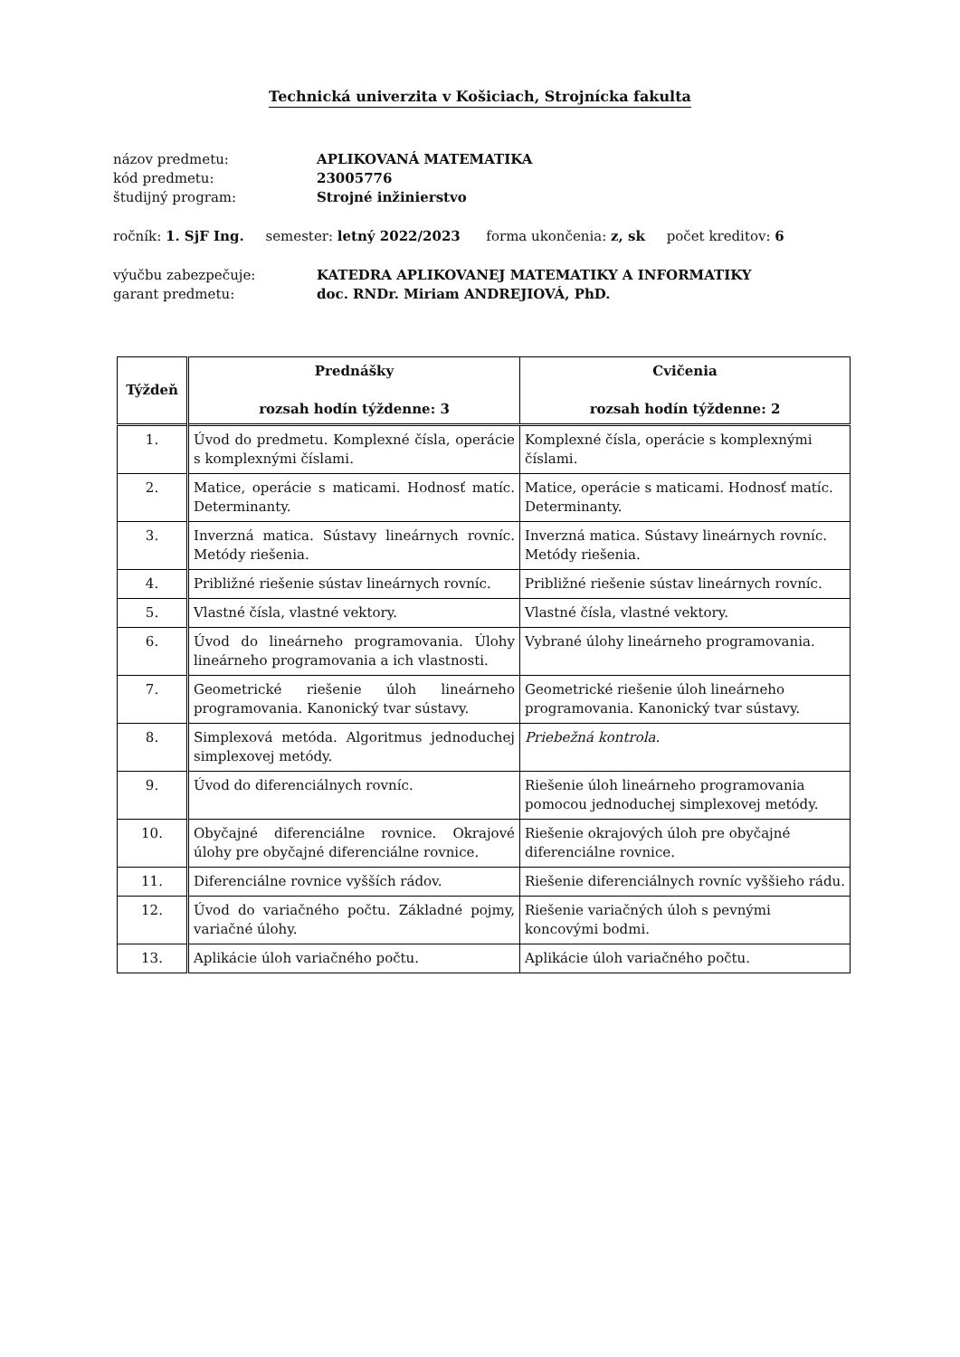Technická univerzita v Košiciach, Strojnícka fakulta
názov predmetu: APLIKOVANÁ MATEMATIKA
kód predmetu: 23005776
študijný program: Strojné inžinierstvo
ročník: 1. SjF Ing. semester: letný 2022/2023 forma ukončenia: z, sk počet kreditov: 6
výučbu zabezpečuje: KATEDRA APLIKOVANEJ MATEMATIKY A INFORMATIKY
garant predmetu: doc. RNDr. Miriam ANDREJIOVÁ, PhD.
| Týždeň | Prednášky rozsah hodín týždenne: 3 | Cvičenia rozsah hodín týždenne: 2 |
| --- | --- | --- |
| 1. | Úvod do predmetu. Komplexné čísla, operácie s komplexnými číslami. | Komplexné čísla, operácie s komplexnými číslami. |
| 2. | Matice, operácie s maticami. Hodnosť matíc. Determinanty. | Matice, operácie s maticami. Hodnosť matíc. Determinanty. |
| 3. | Inverzná matica. Sústavy lineárnych rovníc. Metódy riešenia. | Inverzná matica. Sústavy lineárnych rovníc. Metódy riešenia. |
| 4. | Približné riešenie sústav lineárnych rovníc. | Približné riešenie sústav lineárnych rovníc. |
| 5. | Vlastné čísla, vlastné vektory. | Vlastné čísla, vlastné vektory. |
| 6. | Úvod do lineárneho programovania. Úlohy lineárneho programovania a ich vlastnosti. | Vybrané úlohy lineárneho programovania. |
| 7. | Geometrické riešenie úloh lineárneho programovania. Kanonický tvar sústavy. | Geometrické riešenie úloh lineárneho programovania. Kanonický tvar sústavy. |
| 8. | Simplexová metóda. Algoritmus jednoduchej simplexovej metódy. | Priebežná kontrola. |
| 9. | Úvod do diferenciálnych rovníc. | Riešenie úloh lineárneho programovania pomocou jednoduchej simplexovej metódy. |
| 10. | Obyčajné diferenciálne rovnice. Okrajové úlohy pre obyčajné diferenciálne rovnice. | Riešenie okrajových úloh pre obyčajné diferenciálne rovnice. |
| 11. | Diferenciálne rovnice vyšších rádov. | Riešenie diferenciálnych rovníc vyššieho rádu. |
| 12. | Úvod do variačného počtu. Základné pojmy, variačné úlohy. | Riešenie variačných úloh s pevnými koncovými bodmi. |
| 13. | Aplikácie úloh variačného počtu. | Aplikácie úloh variačného počtu. |